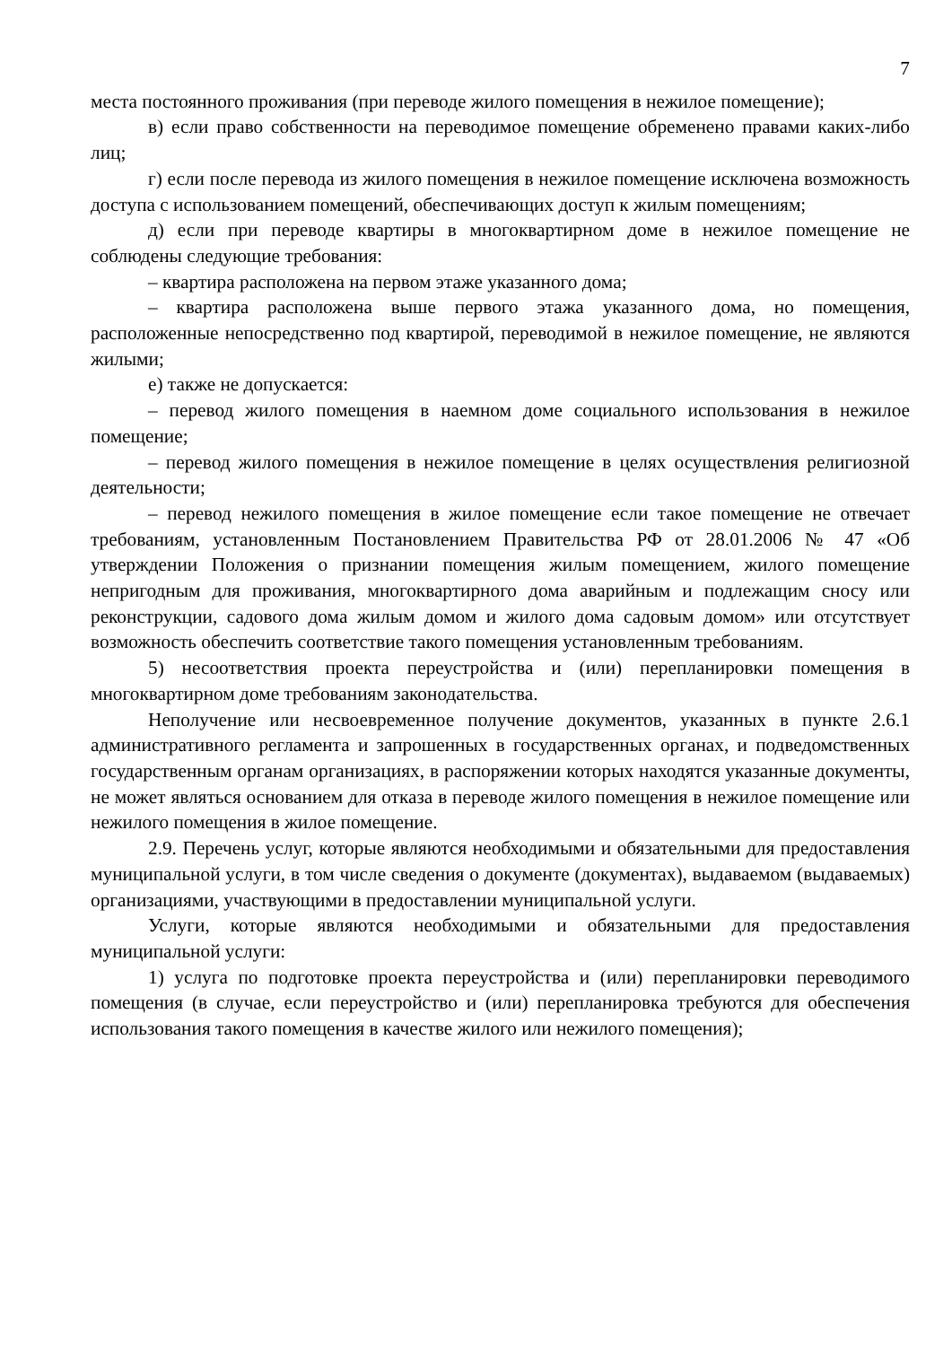7
места постоянного проживания (при переводе жилого помещения в нежилое помещение);
в) если право собственности на переводимое помещение обременено правами каких-либо лиц;
г) если после перевода из жилого помещения в нежилое помещение исключена возможность доступа с использованием помещений, обеспечивающих доступ к жилым помещениям;
д) если при переводе квартиры в многоквартирном доме в нежилое помещение не соблюдены следующие требования:
– квартира расположена на первом этаже указанного дома;
– квартира расположена выше первого этажа указанного дома, но помещения, расположенные непосредственно под квартирой, переводимой в нежилое помещение, не являются жилыми;
е) также не допускается:
– перевод жилого помещения в наемном доме социального использования в нежилое помещение;
– перевод жилого помещения в нежилое помещение в целях осуществления религиозной деятельности;
– перевод нежилого помещения в жилое помещение если такое помещение не отвечает требованиям, установленным Постановлением Правительства РФ от 28.01.2006 № 47 «Об утверждении Положения о признании помещения жилым помещением, жилого помещение непригодным для проживания, многоквартирного дома аварийным и подлежащим сносу или реконструкции, садового дома жилым домом и жилого дома садовым домом» или отсутствует возможность обеспечить соответствие такого помещения установленным требованиям.
5) несоответствия проекта переустройства и (или) перепланировки помещения в многоквартирном доме требованиям законодательства.
Неполучение или несвоевременное получение документов, указанных в пункте 2.6.1 административного регламента и запрошенных в государственных органах, и подведомственных государственным органам организациях, в распоряжении которых находятся указанные документы, не может являться основанием для отказа в переводе жилого помещения в нежилое помещение или нежилого помещения в жилое помещение.
2.9. Перечень услуг, которые являются необходимыми и обязательными для предоставления муниципальной услуги, в том числе сведения о документе (документах), выдаваемом (выдаваемых) организациями, участвующими в предоставлении муниципальной услуги.
Услуги, которые являются необходимыми и обязательными для предоставления муниципальной услуги:
1) услуга по подготовке проекта переустройства и (или) перепланировки переводимого помещения (в случае, если переустройство и (или) перепланировка требуются для обеспечения использования такого помещения в качестве жилого или нежилого помещения);